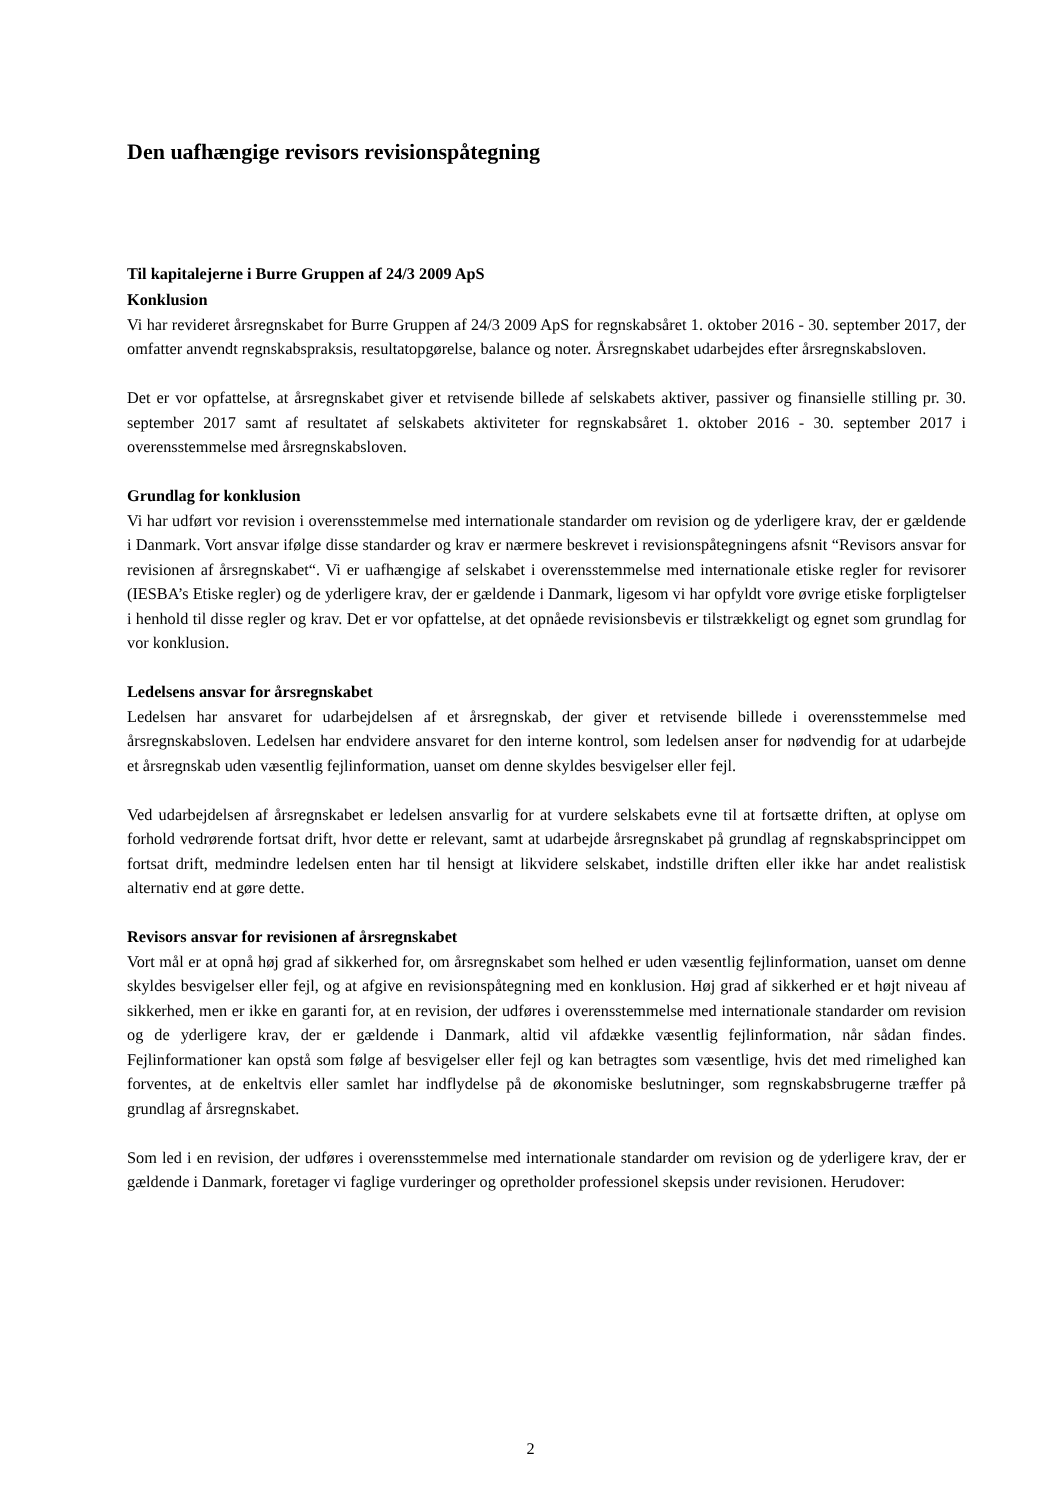Den uafhængige revisors revisionspåtegning
Til kapitalejerne i Burre Gruppen af 24/3 2009 ApS
Konklusion
Vi har revideret årsregnskabet for Burre Gruppen af 24/3 2009 ApS for regnskabsåret 1. oktober 2016 - 30. september 2017, der omfatter anvendt regnskabspraksis, resultatopgørelse, balance og noter. Årsregnskabet udarbejdes efter årsregnskabsloven.
Det er vor opfattelse, at årsregnskabet giver et retvisende billede af selskabets aktiver, passiver og finansielle stilling pr. 30. september 2017 samt af resultatet af selskabets aktiviteter for regnskabsåret 1. oktober 2016 - 30. september 2017 i overensstemmelse med årsregnskabsloven.
Grundlag for konklusion
Vi har udført vor revision i overensstemmelse med internationale standarder om revision og de yderligere krav, der er gældende i Danmark. Vort ansvar ifølge disse standarder og krav er nærmere beskrevet i revisionspåtegningens afsnit “Revisors ansvar for revisionen af årsregnskabet“. Vi er uafhængige af selskabet i overensstemmelse med internationale etiske regler for revisorer (IESBA’s Etiske regler) og de yderligere krav, der er gældende i Danmark, ligesom vi har opfyldt vore øvrige etiske forpligtelser i henhold til disse regler og krav. Det er vor opfattelse, at det opnåede revisionsbevis er tilstrækkeligt og egnet som grundlag for vor konklusion.
Ledelsens ansvar for årsregnskabet
Ledelsen har ansvaret for udarbejdelsen af et årsregnskab, der giver et retvisende billede i overensstemmelse med årsregnskabsloven. Ledelsen har endvidere ansvaret for den interne kontrol, som ledelsen anser for nødvendig for at udarbejde et årsregnskab uden væsentlig fejlinformation, uanset om denne skyldes besvigelser eller fejl.
Ved udarbejdelsen af årsregnskabet er ledelsen ansvarlig for at vurdere selskabets evne til at fortsætte driften, at oplyse om forhold vedrørende fortsat drift, hvor dette er relevant, samt at udarbejde årsregnskabet på grundlag af regnskabsprincippet om fortsat drift, medmindre ledelsen enten har til hensigt at likvidere selskabet, indstille driften eller ikke har andet realistisk alternativ end at gøre dette.
Revisors ansvar for revisionen af årsregnskabet
Vort mål er at opnå høj grad af sikkerhed for, om årsregnskabet som helhed er uden væsentlig fejlinformation, uanset om denne skyldes besvigelser eller fejl, og at afgive en revisionspåtegning med en konklusion. Høj grad af sikkerhed er et højt niveau af sikkerhed, men er ikke en garanti for, at en revision, der udføres i overensstemmelse med internationale standarder om revision og de yderligere krav, der er gældende i Danmark, altid vil afdække væsentlig fejlinformation, når sådan findes. Fejlinformationer kan opstå som følge af besvigelser eller fejl og kan betragtes som væsentlige, hvis det med rimelighed kan forventes, at de enkeltvis eller samlet har indflydelse på de økonomiske beslutninger, som regnskabsbrugerne træffer på grundlag af årsregnskabet.
Som led i en revision, der udføres i overensstemmelse med internationale standarder om revision og de yderligere krav, der er gældende i Danmark, foretager vi faglige vurderinger og opretholder professionel skepsis under revisionen. Herudover:
2